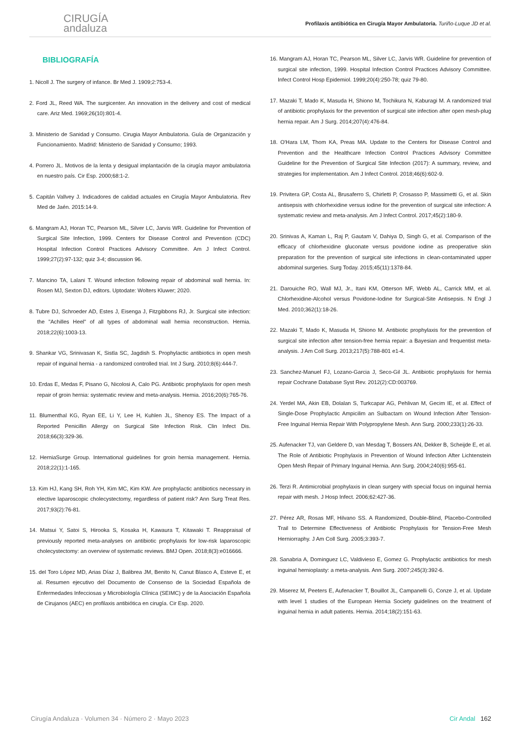CIRUGÍA
andaluza
Profilaxis antibiótica en Cirugía Mayor Ambulatoria. Turiño-Luque JD et al.
BIBLIOGRAFÍA
1. Nicoll J. The surgery of infance. Br Med J. 1909;2:753-4.
2. Ford JL, Reed WA. The surgicenter. An innovation in the delivery and cost of medical care. Ariz Med. 1969;26(10):801-4.
3. Ministerio de Sanidad y Consumo. Cirugia Mayor Ambulatoria. Guía de Organización y Funcionamiento. Madrid: Ministerio de Sanidad y Consumo; 1993.
4. Porrero JL. Motivos de la lenta y desigual implantación de la cirugía mayor ambulatoria en nuestro país. Cir Esp. 2000;68:1-2.
5. Capitán Vallvey J. Indicadores de calidad actuales en Cirugía Mayor Ambulatoria. Rev Med de Jaén. 2015:14-9.
6. Mangram AJ, Horan TC, Pearson ML, Silver LC, Jarvis WR. Guideline for Prevention of Surgical Site Infection, 1999. Centers for Disease Control and Prevention (CDC) Hospital Infection Control Practices Advisory Committee. Am J Infect Control. 1999;27(2):97-132; quiz 3-4; discussion 96.
7. Mancino TA, Lalani T. Wound infection following repair of abdominal wall hernia. In: Rosen MJ, Sexton DJ, editors. Uptodate: Wolters Kluwer; 2020.
8. Tubre DJ, Schroeder AD, Estes J, Eisenga J, Fitzgibbons RJ, Jr. Surgical site infection: the "Achilles Heel" of all types of abdominal wall hernia reconstruction. Hernia. 2018;22(6):1003-13.
9. Shankar VG, Srinivasan K, Sistla SC, Jagdish S. Prophylactic antibiotics in open mesh repair of inguinal hernia - a randomized controlled trial. Int J Surg. 2010;8(6):444-7.
10. Erdas E, Medas F, Pisano G, Nicolosi A, Calo PG. Antibiotic prophylaxis for open mesh repair of groin hernia: systematic review and meta-analysis. Hernia. 2016;20(6):765-76.
11. Blumenthal KG, Ryan EE, Li Y, Lee H, Kuhlen JL, Shenoy ES. The Impact of a Reported Penicillin Allergy on Surgical Site Infection Risk. Clin Infect Dis. 2018;66(3):329-36.
12. HerniaSurge Group. International guidelines for groin hernia management. Hernia. 2018;22(1):1-165.
13. Kim HJ, Kang SH, Roh YH, Kim MC, Kim KW. Are prophylactic antibiotics necessary in elective laparoscopic cholecystectomy, regardless of patient risk? Ann Surg Treat Res. 2017;93(2):76-81.
14. Matsui Y, Satoi S, Hirooka S, Kosaka H, Kawaura T, Kitawaki T. Reappraisal of previously reported meta-analyses on antibiotic prophylaxis for low-risk laparoscopic cholecystectomy: an overview of systematic reviews. BMJ Open. 2018;8(3):e016666.
15. del Toro López MD, Arias Díaz J, Balibrea JM, Benito N, Canut Blasco A, Esteve E, et al. Resumen ejecutivo del Documento de Consenso de la Sociedad Española de Enfermedades Infecciosas y Microbiología Clínica (SEIMC) y de la Asociación Española de Cirujanos (AEC) en profilaxis antibiótica en cirugía. Cir Esp. 2020.
16. Mangram AJ, Horan TC, Pearson ML, Silver LC, Jarvis WR. Guideline for prevention of surgical site infection, 1999. Hospital Infection Control Practices Advisory Committee. Infect Control Hosp Epidemiol. 1999;20(4):250-78; quiz 79-80.
17. Mazaki T, Mado K, Masuda H, Shiono M, Tochikura N, Kaburagi M. A randomized trial of antibiotic prophylaxis for the prevention of surgical site infection after open mesh-plug hernia repair. Am J Surg. 2014;207(4):476-84.
18. O'Hara LM, Thom KA, Preas MA. Update to the Centers for Disease Control and Prevention and the Healthcare Infection Control Practices Advisory Committee Guideline for the Prevention of Surgical Site Infection (2017): A summary, review, and strategies for implementation. Am J Infect Control. 2018;46(6):602-9.
19. Privitera GP, Costa AL, Brusaferro S, Chirletti P, Crosasso P, Massimetti G, et al. Skin antisepsis with chlorhexidine versus iodine for the prevention of surgical site infection: A systematic review and meta-analysis. Am J Infect Control. 2017;45(2):180-9.
20. Srinivas A, Kaman L, Raj P, Gautam V, Dahiya D, Singh G, et al. Comparison of the efficacy of chlorhexidine gluconate versus povidone iodine as preoperative skin preparation for the prevention of surgical site infections in clean-contaminated upper abdominal surgeries. Surg Today. 2015;45(11):1378-84.
21. Darouiche RO, Wall MJ, Jr., Itani KM, Otterson MF, Webb AL, Carrick MM, et al. Chlorhexidine-Alcohol versus Povidone-Iodine for Surgical-Site Antisepsis. N Engl J Med. 2010;362(1):18-26.
22. Mazaki T, Mado K, Masuda H, Shiono M. Antibiotic prophylaxis for the prevention of surgical site infection after tension-free hernia repair: a Bayesian and frequentist meta-analysis. J Am Coll Surg. 2013;217(5):788-801 e1-4.
23. Sanchez-Manuel FJ, Lozano-Garcia J, Seco-Gil JL. Antibiotic prophylaxis for hernia repair Cochrane Database Syst Rev. 2012(2):CD:003769.
24. Yerdel MA, Akin EB, Dolalan S, Turkcapar AG, Pehlivan M, Gecim IE, et al. Effect of Single-Dose Prophylactic Ampicilim an Sulbactam on Wound Infection After Tension-Free Inguinal Hernia Repair With Polypropylene Mesh. Ann Surg. 2000;233(1):26-33.
25. Aufenacker TJ, van Geldere D, van Mesdag T, Bossers AN, Dekker B, Scheijde E, et al. The Role of Antibiotic Prophylaxis in Prevention of Wound Infection After Lichtenstein Open Mesh Repair of Primary Inguinal Hernia. Ann Surg. 2004;240(6):955-61.
26. Terzi R. Antimicrobial prophylaxis in clean surgery with special focus on inguinal hernia repair with mesh. J Hosp Infect. 2006;62:427-36.
27. Pérez AR, Rosas MF, Hilvano SS. A Randomized, Double-Blind, Placebo-Controlled Trail to Determine Effectiveness of Antibiotic Prophylaxis for Tension-Free Mesh Herniorraphy. J Am Coll Surg. 2005;3:393-7.
28. Sanabria A, Dominguez LC, Valdivieso E, Gomez G. Prophylactic antibiotics for mesh inguinal hernioplasty: a meta-analysis. Ann Surg. 2007;245(3):392-6.
29. Miserez M, Peeters E, Aufenacker T, Bouillot JL, Campanelli G, Conze J, et al. Update with level 1 studies of the European Hernia Society guidelines on the treatment of inguinal hernia in adult patients. Hernia. 2014;18(2):151-63.
Cirugía Andaluza · Volumen 34 · Número 2 · Mayo 2023 Cir Andal 162